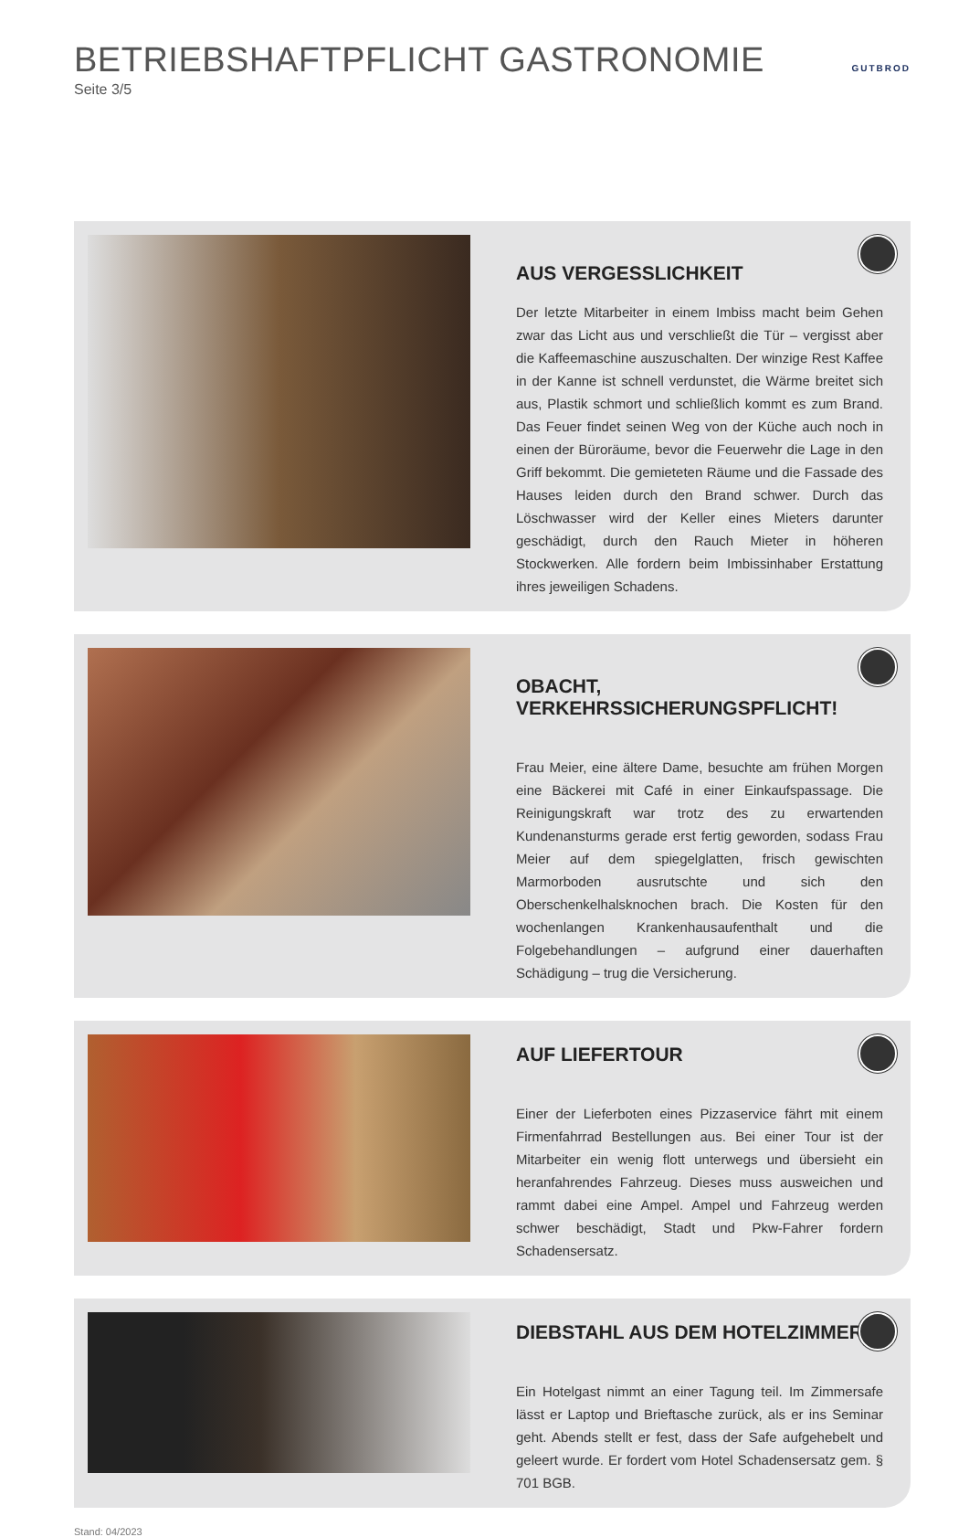BETRIEBSHAFTPFLICHT GASTRONOMIE
Seite 3/5
GUTBROD
AUS VERGESSLICHKEIT
Der letzte Mitarbeiter in einem Imbiss macht beim Gehen zwar das Licht aus und verschließt die Tür – vergisst aber die Kaffeemaschine auszuschalten. Der winzige Rest Kaffee in der Kanne ist schnell verdunstet, die Wärme breitet sich aus, Plastik schmort und schließlich kommt es zum Brand. Das Feuer findet seinen Weg von der Küche auch noch in einen der Büroräume, bevor die Feuerwehr die Lage in den Griff bekommt. Die gemieteten Räume und die Fassade des Hauses leiden durch den Brand schwer. Durch das Löschwasser wird der Keller eines Mieters darunter geschädigt, durch den Rauch Mieter in höheren Stockwerken. Alle fordern beim Imbissinhaber Erstattung ihres jeweiligen Schadens.
OBACHT, VERKEHRSSICHERUNGSPFLICHT!
Frau Meier, eine ältere Dame, besuchte am frühen Morgen eine Bäckerei mit Café in einer Einkaufspassage. Die Reinigungskraft war trotz des zu erwartenden Kundenansturms gerade erst fertig geworden, sodass Frau Meier auf dem spiegelglatten, frisch gewischten Marmorboden ausrutschte und sich den Oberschenkelhalsknochen brach. Die Kosten für den wochenlangen Krankenhausaufenthalt und die Folgebehandlungen – aufgrund einer dauerhaften Schädigung – trug die Versicherung.
AUF LIEFERTOUR
Einer der Lieferboten eines Pizzaservice fährt mit einem Firmenfahrrad Bestellungen aus. Bei einer Tour ist der Mitarbeiter ein wenig flott unterwegs und übersieht ein heranfahrendes Fahrzeug. Dieses muss ausweichen und rammt dabei eine Ampel. Ampel und Fahrzeug werden schwer beschädigt, Stadt und Pkw-Fahrer fordern Schadensersatz.
DIEBSTAHL AUS DEM HOTELZIMMER
Ein Hotelgast nimmt an einer Tagung teil. Im Zimmersafe lässt er Laptop und Brieftasche zurück, als er ins Seminar geht. Abends stellt er fest, dass der Safe aufgehebelt und geleert wurde. Er fordert vom Hotel Schadensersatz gem. § 701 BGB.
Stand: 04/2023